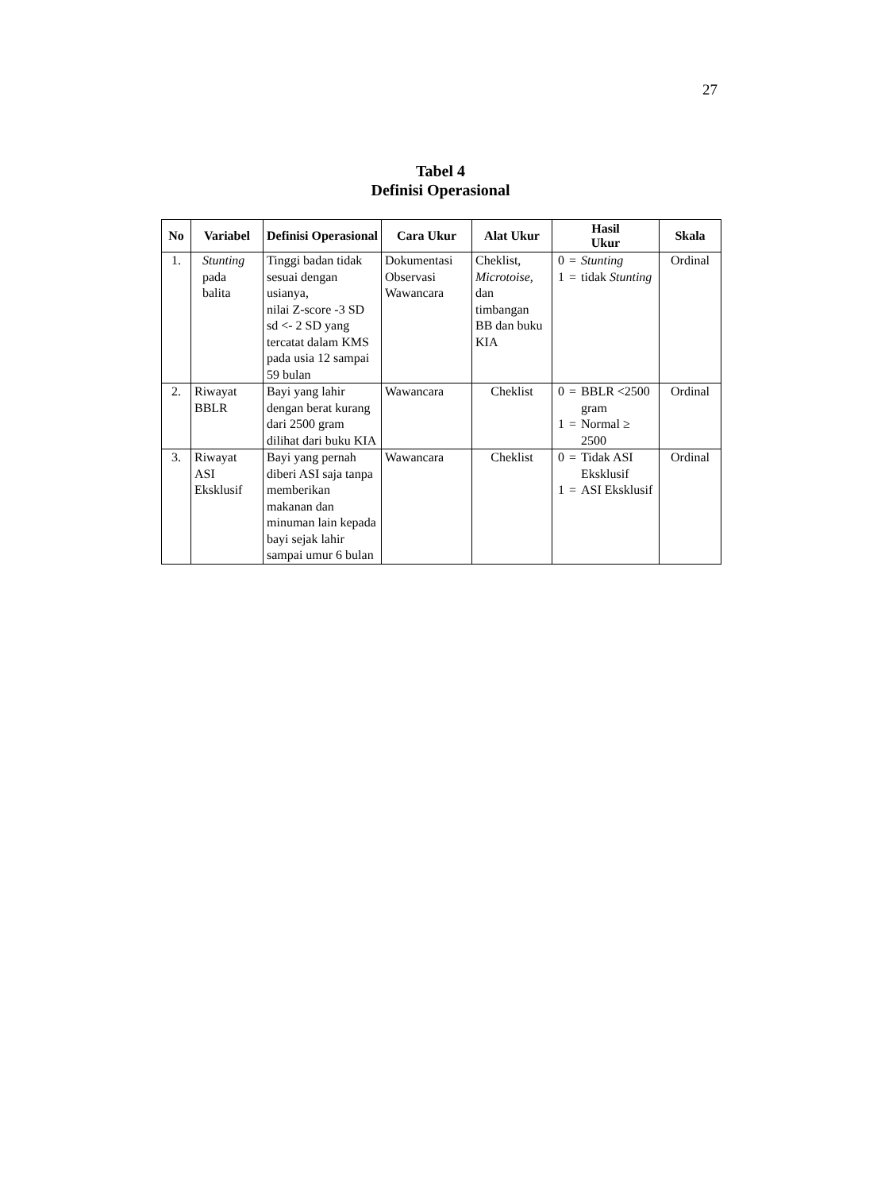27
Tabel 4
Definisi Operasional
| No | Variabel | Definisi Operasional | Cara Ukur | Alat Ukur | Hasil Ukur | Skala |
| --- | --- | --- | --- | --- | --- | --- |
| 1. | Stunting pada balita | Tinggi badan tidak sesuai dengan usianya, nilai Z-score -3 SD sd <- 2 SD yang tercatat dalam KMS pada usia 12 sampai 59 bulan | Dokumentasi Observasi Wawancara | Cheklist, Microtoise, dan timbangan BB dan buku KIA | / 0 / = / Stunting / / 1 / = / tidak Stunting / | Ordinal |
| 2. | Riwayat BBLR | Bayi yang lahir dengan berat kurang dari 2500 gram dilihat dari buku KIA | Wawancara | Cheklist | / 0 / = / BBLR <2500 gram / / 1 / = / Normal ≥ 2500 / | Ordinal |
| 3. | Riwayat ASI Eksklusif | Bayi yang pernah diberi ASI saja tanpa memberikan makanan dan minuman lain kepada bayi sejak lahir sampai umur 6 bulan | Wawancara | Cheklist | / 0 / = / Tidak ASI Eksklusif / / 1 / = / ASI Eksklusif / | Ordinal |